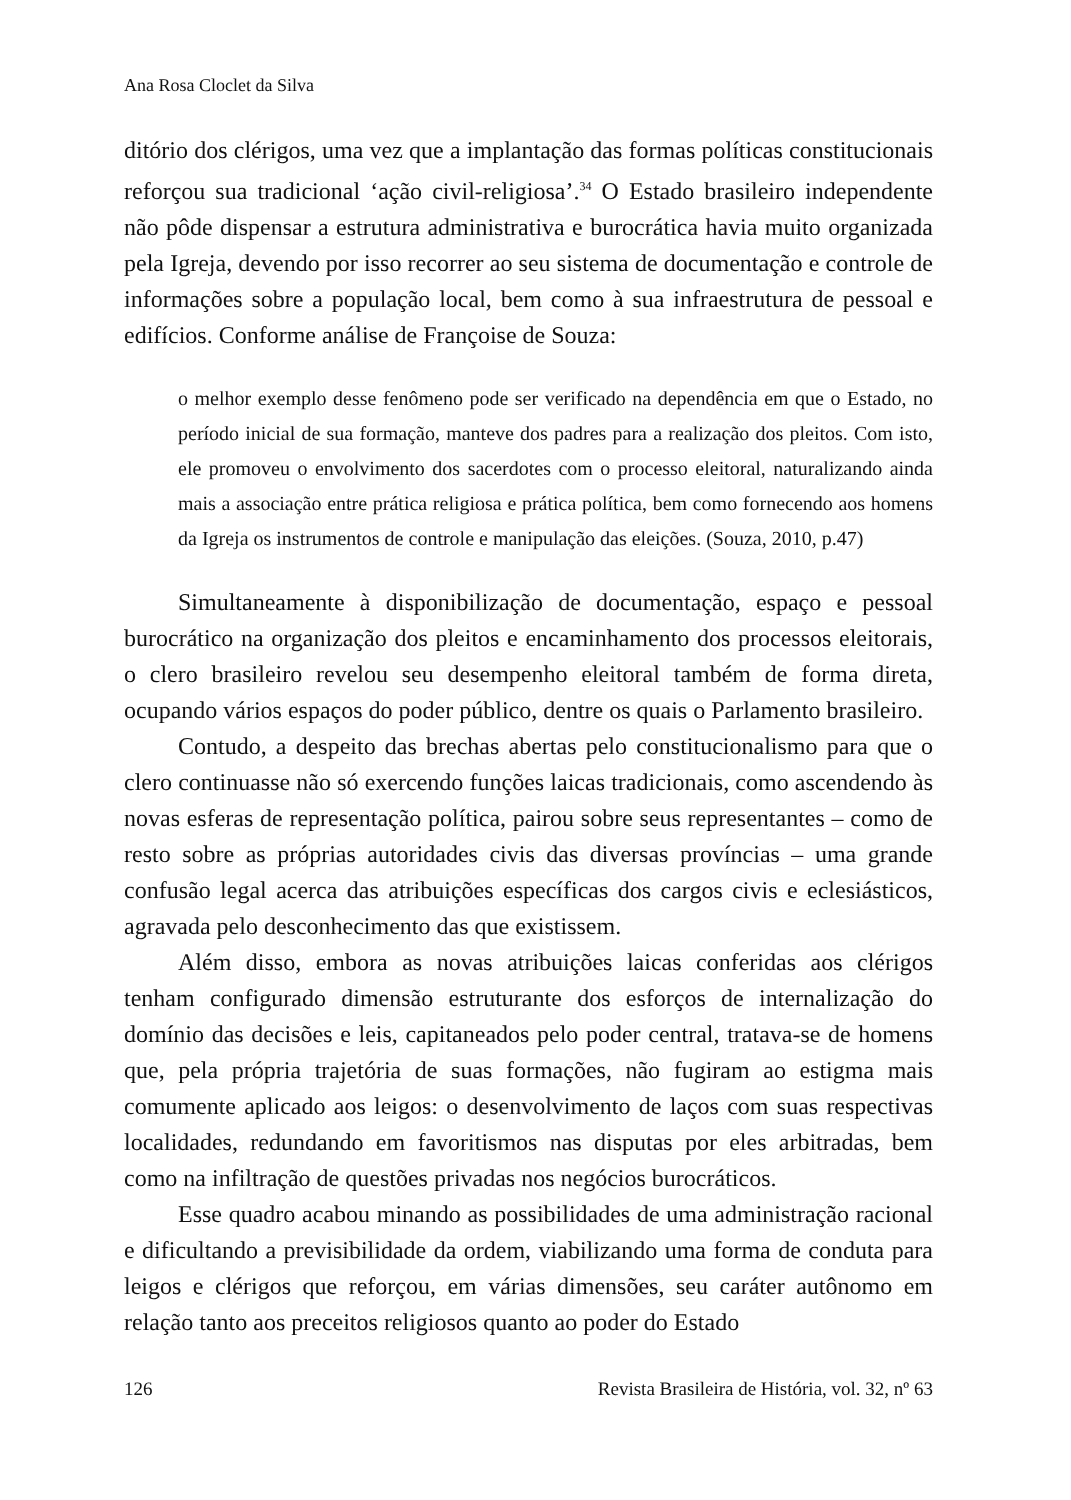Ana Rosa Cloclet da Silva
ditório dos clérigos, uma vez que a implantação das formas políticas constitucionais reforçou sua tradicional ‘ação civil-religiosa’.<sup>34</sup> O Estado brasileiro independente não pôde dispensar a estrutura administrativa e burocrática havia muito organizada pela Igreja, devendo por isso recorrer ao seu sistema de documentação e controle de informações sobre a população local, bem como à sua infraestrutura de pessoal e edifícios. Conforme análise de Françoise de Souza:
o melhor exemplo desse fenômeno pode ser verificado na dependência em que o Estado, no período inicial de sua formação, manteve dos padres para a realização dos pleitos. Com isto, ele promoveu o envolvimento dos sacerdotes com o processo eleitoral, naturalizando ainda mais a associação entre prática religiosa e prática política, bem como fornecendo aos homens da Igreja os instrumentos de controle e manipulação das eleições. (Souza, 2010, p.47)
Simultaneamente à disponibilização de documentação, espaço e pessoal burocrático na organização dos pleitos e encaminhamento dos processos eleitorais, o clero brasileiro revelou seu desempenho eleitoral também de forma direta, ocupando vários espaços do poder público, dentre os quais o Parlamento brasileiro.
Contudo, a despeito das brechas abertas pelo constitucionalismo para que o clero continuasse não só exercendo funções laicas tradicionais, como ascendendo às novas esferas de representação política, pairou sobre seus representantes – como de resto sobre as próprias autoridades civis das diversas províncias – uma grande confusão legal acerca das atribuições específicas dos cargos civis e eclesiásticos, agravada pelo desconhecimento das que existissem.
Além disso, embora as novas atribuições laicas conferidas aos clérigos tenham configurado dimensão estruturante dos esforços de internalização do domínio das decisões e leis, capitaneados pelo poder central, tratava-se de homens que, pela própria trajetória de suas formações, não fugiram ao estigma mais comumente aplicado aos leigos: o desenvolvimento de laços com suas respectivas localidades, redundando em favoritismos nas disputas por eles arbitradas, bem como na infiltração de questões privadas nos negócios burocráticos.
Esse quadro acabou minando as possibilidades de uma administração racional e dificultando a previsibilidade da ordem, viabilizando uma forma de conduta para leigos e clérigos que reforçou, em várias dimensões, seu caráter autônomo em relação tanto aos preceitos religiosos quanto ao poder do Estado
126 Revista Brasileira de História, vol. 32, nº 63